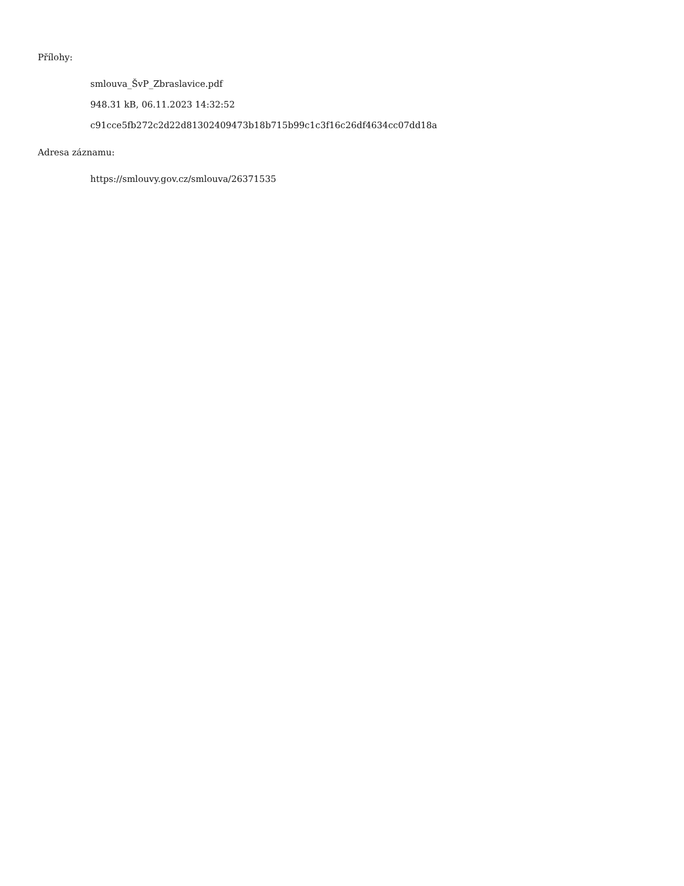Přílohy:
smlouva_ŠvP_Zbraslavice.pdf
948.31 kB, 06.11.2023 14:32:52
c91cce5fb272c2d22d81302409473b18b715b99c1c3f16c26df4634cc07dd18a
Adresa záznamu:
https://smlouvy.gov.cz/smlouva/26371535